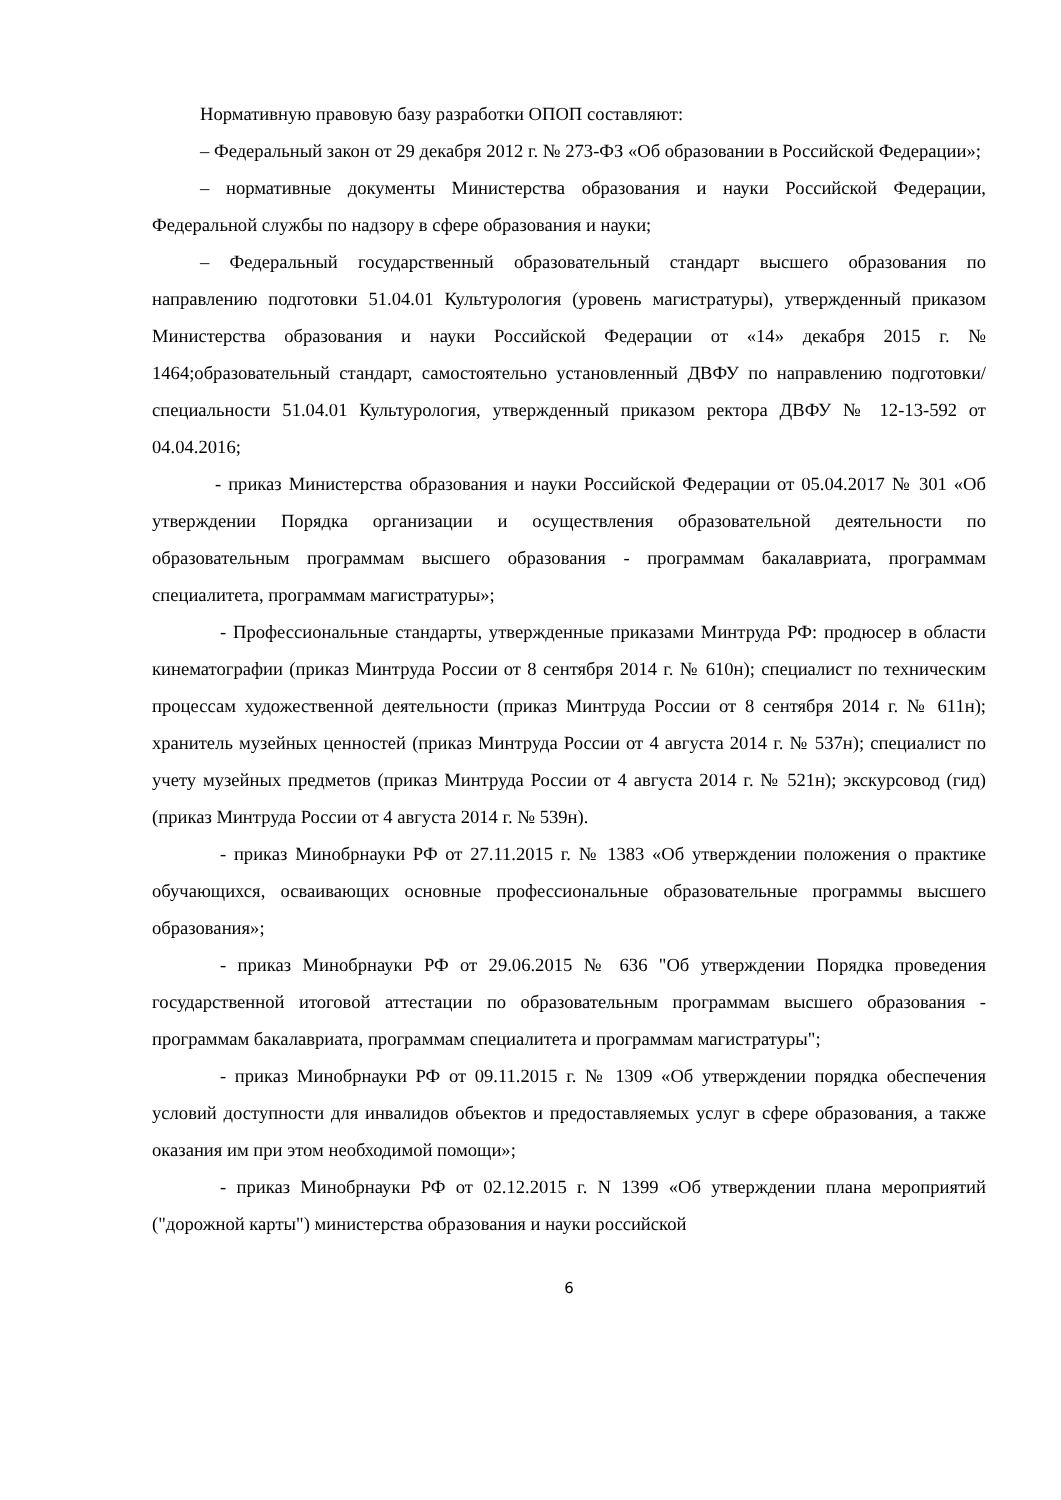Нормативную правовую базу разработки ОПОП составляют:
– Федеральный закон от 29 декабря 2012 г. № 273-ФЗ «Об образовании в Российской Федерации»;
– нормативные документы Министерства образования и науки Российской Федерации, Федеральной службы по надзору в сфере образования и науки;
– Федеральный государственный образовательный стандарт высшего образования по направлению подготовки 51.04.01 Культурология (уровень магистратуры), утвержденный приказом Министерства образования и науки Российской Федерации от «14» декабря 2015 г. № 1464;образовательный стандарт, самостоятельно установленный ДВФУ по направлению подготовки/специальности 51.04.01 Культурология, утвержденный приказом ректора ДВФУ № 12-13-592 от 04.04.2016;
- приказ Министерства образования и науки Российской Федерации от 05.04.2017 № 301 «Об утверждении Порядка организации и осуществления образовательной деятельности по образовательным программам высшего образования - программам бакалавриата, программам специалитета, программам магистратуры»;
- Профессиональные стандарты, утвержденные приказами Минтруда РФ: продюсер в области кинематографии (приказ Минтруда России от 8 сентября 2014 г. № 610н); специалист по техническим процессам художественной деятельности (приказ Минтруда России от 8 сентября 2014 г. № 611н); хранитель музейных ценностей (приказ Минтруда России от 4 августа 2014 г. № 537н); специалист по учету музейных предметов (приказ Минтруда России от 4 августа 2014 г. № 521н); экскурсовод (гид) (приказ Минтруда России от 4 августа 2014 г. № 539н).
- приказ Минобрнауки РФ от 27.11.2015 г. № 1383 «Об утверждении положения о практике обучающихся, осваивающих основные профессиональные образовательные программы высшего образования»;
- приказ Минобрнауки РФ от 29.06.2015 № 636 "Об утверждении Порядка проведения государственной итоговой аттестации по образовательным программам высшего образования - программам бакалавриата, программам специалитета и программам магистратуры";
- приказ Минобрнауки РФ от 09.11.2015 г. № 1309 «Об утверждении порядка обеспечения условий доступности для инвалидов объектов и предоставляемых услуг в сфере образования, а также оказания им при этом необходимой помощи»;
- приказ Минобрнауки РФ от 02.12.2015 г. N 1399 «Об утверждении плана мероприятий ("дорожной карты") министерства образования и науки российской
6